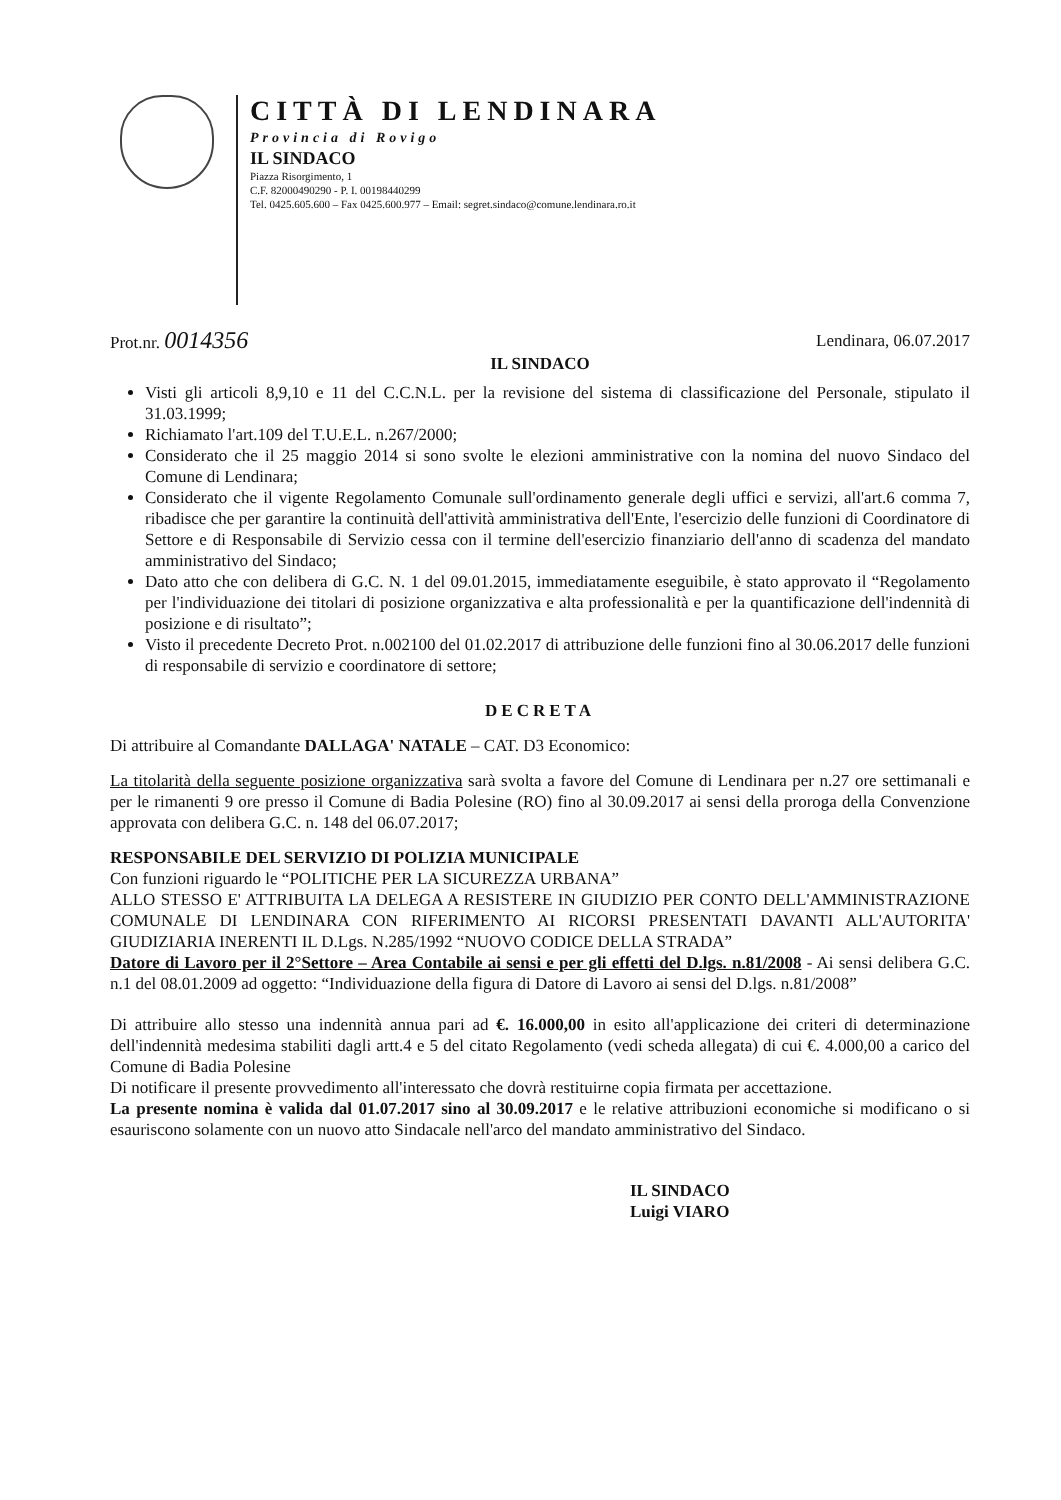CITTÀ DI LENDINARA
Provincia di Rovigo
IL SINDACO
Piazza Risorgimento, 1
C.F. 82000490290 - P. I. 00198440299
Tel. 0425.605.600 – Fax 0425.600.977 – Email: segret.sindaco@comune.lendinara.ro.it
Prot.nr. 0014356 Lendinara, 06.07.2017
IL SINDACO
Visti gli articoli 8,9,10 e 11 del C.C.N.L. per la revisione del sistema di classificazione del Personale, stipulato il 31.03.1999;
Richiamato l'art.109 del T.U.E.L. n.267/2000;
Considerato che il 25 maggio 2014 si sono svolte le elezioni amministrative con la nomina del nuovo Sindaco del Comune di Lendinara;
Considerato che il vigente Regolamento Comunale sull'ordinamento generale degli uffici e servizi, all'art.6 comma 7, ribadisce che per garantire la continuità dell'attività amministrativa dell'Ente, l'esercizio delle funzioni di Coordinatore di Settore e di Responsabile di Servizio cessa con il termine dell'esercizio finanziario dell'anno di scadenza del mandato amministrativo del Sindaco;
Dato atto che con delibera di G.C. N. 1 del 09.01.2015, immediatamente eseguibile, è stato approvato il “Regolamento per l'individuazione dei titolari di posizione organizzativa e alta professionalità e per la quantificazione dell'indennità di posizione e di risultato”;
Visto il precedente Decreto Prot. n.002100 del 01.02.2017 di attribuzione delle funzioni fino al 30.06.2017 delle funzioni di responsabile di servizio e coordinatore di settore;
DECRETA
Di attribuire al Comandante DALLAGA' NATALE – CAT. D3 Economico:
La titolarità della seguente posizione organizzativa sarà svolta a favore del Comune di Lendinara per n.27 ore settimanali e per le rimanenti 9 ore presso il Comune di Badia Polesine (RO) fino al 30.09.2017 ai sensi della proroga della Convenzione approvata con delibera G.C. n. 148 del 06.07.2017;
RESPONSABILE DEL SERVIZIO DI POLIZIA MUNICIPALE
Con funzioni riguardo le “POLITICHE PER LA SICUREZZA URBANA”
ALLO STESSO E' ATTRIBUITA LA DELEGA A RESISTERE IN GIUDIZIO PER CONTO DELL'AMMINISTRAZIONE COMUNALE DI LENDINARA CON RIFERIMENTO AI RICORSI PRESENTATI DAVANTI ALL'AUTORITA' GIUDIZIARIA INERENTI IL D.Lgs. N.285/1992 “NUOVO CODICE DELLA STRADA”
Datore di Lavoro per il 2°Settore – Area Contabile ai sensi e per gli effetti del D.lgs. n.81/2008 - Ai sensi delibera G.C. n.1 del 08.01.2009 ad oggetto: “Individuazione della figura di Datore di Lavoro ai sensi del D.lgs. n.81/2008”
Di attribuire allo stesso una indennità annua pari ad €. 16.000,00 in esito all'applicazione dei criteri di determinazione dell'indennità medesima stabiliti dagli artt.4 e 5 del citato Regolamento (vedi scheda allegata) di cui €. 4.000,00 a carico del Comune di Badia Polesine
Di notificare il presente provvedimento all'interessato che dovrà restituirne copia firmata per accettazione.
La presente nomina è valida dal 01.07.2017 sino al 30.09.2017 e le relative attribuzioni economiche si modificano o si esauriscono solamente con un nuovo atto Sindacale nell'arco del mandato amministrativo del Sindaco.
IL SINDACO
Luigi VIARO